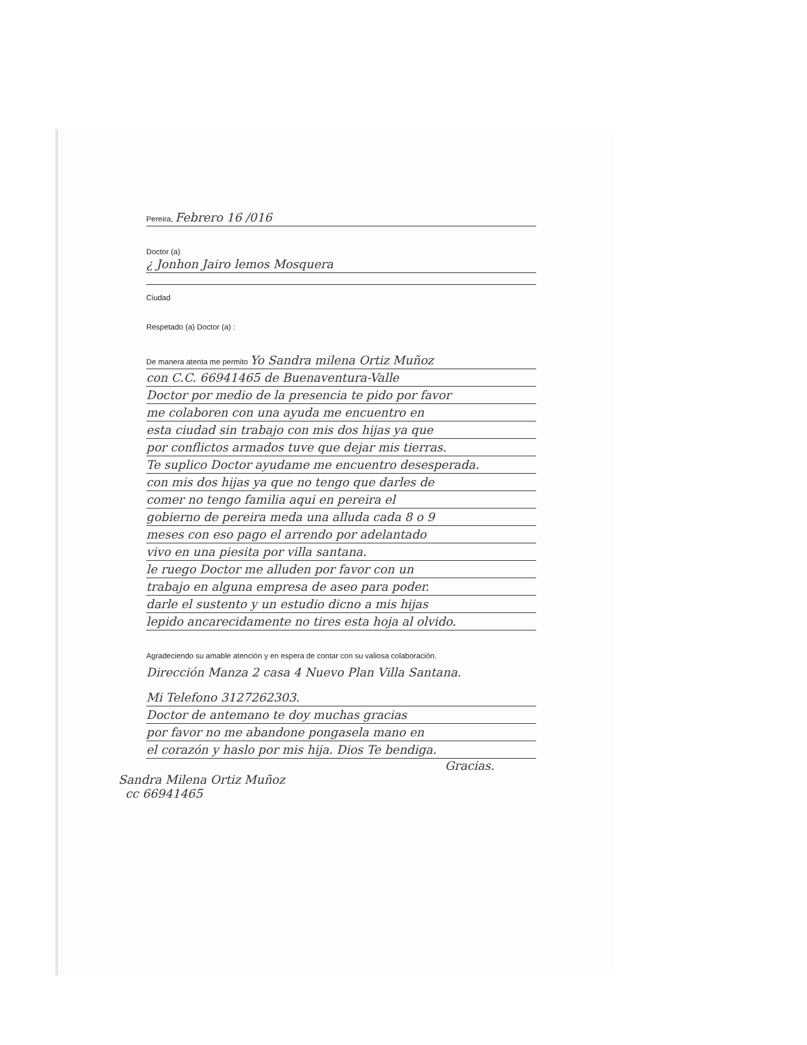Pereira, Febrero 16 /016
Doctor (a)
¿ Jonhon Jairo lemos Mosquera
Ciudad
Respetado (a) Doctor (a) :
De manera atenta me permito Yo Sandra milena Ortiz Muñoz
con C.C. 66941465 de Buenaventura-Valle
Doctor por medio de la presencia te pido por favor
me colaboren con una ayuda me encuentro en
esta ciudad sin trabajo con mis dos hijas ya que
por conflictos armados tuve que dejar mis tierras.
Te suplico Doctor ayudame me encuentro desesperada.
con mis dos hijas ya que no tengo que darles de
comer no tengo familia aqui en pereira el
gobierno de pereira meda una alluda cada 8 o 9
meses con eso pago el arrendo por adelantado
vivo en una piesita por villa santana.
le ruego Doctor me alluden por favor con un
trabajo en alguna empresa de aseo para poder.
darle el sustento y un estudio dicno a mis hijas
lepido ancarecidamente no tires esta hoja al olvido.
Agradeciendo su amable atención y en espera de contar con su valiosa colaboración.
Dirección Manza 2 casa 4 Nuevo Plan Villa Santana.
Mi Telefono 3127262303.
Doctor de antemano te doy muchas gracias
por favor no me abandone pongasela mano en
el corazón y haslo por mis hija. Dios Te bendiga.
Gracias.
Sandra Milena Ortiz Muñoz
cc 66941465